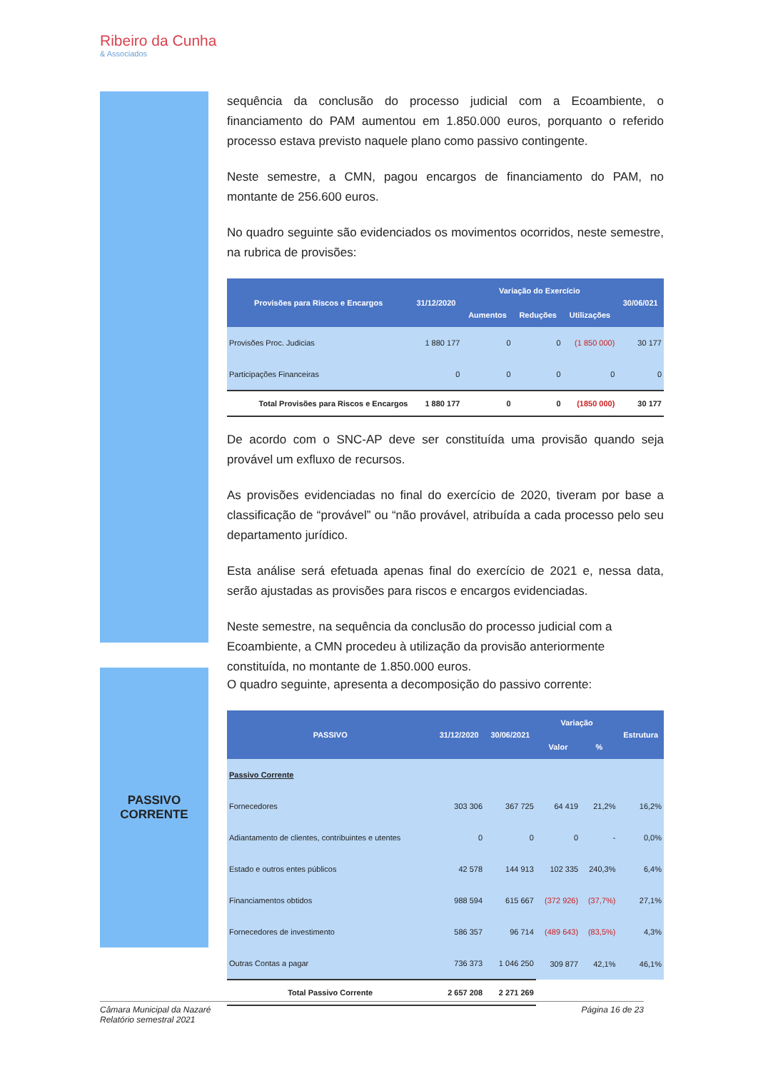Ribeiro da Cunha
& Associados
sequência da conclusão do processo judicial com a Ecoambiente, o financiamento do PAM aumentou em 1.850.000 euros, porquanto o referido processo estava previsto naquele plano como passivo contingente.
Neste semestre, a CMN, pagou encargos de financiamento do PAM, no montante de 256.600 euros.
No quadro seguinte são evidenciados os movimentos ocorridos, neste semestre, na rubrica de provisões:
| Provisões para Riscos e Encargos | 31/12/2020 | Variação do Exercício | | | 30/06/021 |
| --- | --- | --- | --- | --- | --- |
| | | Aumentos | Reduções | Utilizações | |
| Provisões Proc. Judicias | 1 880 177 | 0 | 0 | (1 850 000) | 30 177 |
| Participações Financeiras | 0 | 0 | 0 | 0 | 0 |
| Total Provisões para Riscos e Encargos | 1 880 177 | 0 | 0 | (1850 000) | 30 177 |
De acordo com o SNC-AP deve ser constituída uma provisão quando seja provável um exfluxo de recursos.
As provisões evidenciadas no final do exercício de 2020, tiveram por base a classificação de “provável” ou “não provável, atribuída a cada processo pelo seu departamento jurídico.
Esta análise será efetuada apenas final do exercício de 2021 e, nessa data, serão ajustadas as provisões para riscos e encargos evidenciadas.
Neste semestre, na sequência da conclusão do processo judicial com a Ecoambiente, a CMN procedeu à utilização da provisão anteriormente constituída, no montante de 1.850.000 euros.
PASSIVO
CORRENTE
O quadro seguinte, apresenta a decomposição do passivo corrente:
| PASSIVO | 31/12/2020 | 30/06/2021 | Variação | | Estrutura |
| --- | --- | --- | --- | --- | --- |
| | | | Valor | % | |
| Passivo Corrente | | | | | |
| Fornecedores | 303 306 | 367 725 | 64 419 | 21,2% | 16,2% |
| Adiantamento de clientes, contribuintes e utentes | 0 | 0 | 0 | - | 0,0% |
| Estado e outros entes públicos | 42 578 | 144 913 | 102 335 | 240,3% | 6,4% |
| Financiamentos obtidos | 988 594 | 615 667 | (372 926) | (37,7%) | 27,1% |
| Fornecedores de investimento | 586 357 | 96 714 | (489 643) | (83,5%) | 4,3% |
| Outras Contas a pagar | 736 373 | 1 046 250 | 309 877 | 42,1% | 46,1% |
| Total Passivo Corrente | 2 657 208 | 2 271 269 | | | |
Câmara Municipal da Nazaré
Relatório semestral 2021 Página 16 de 23